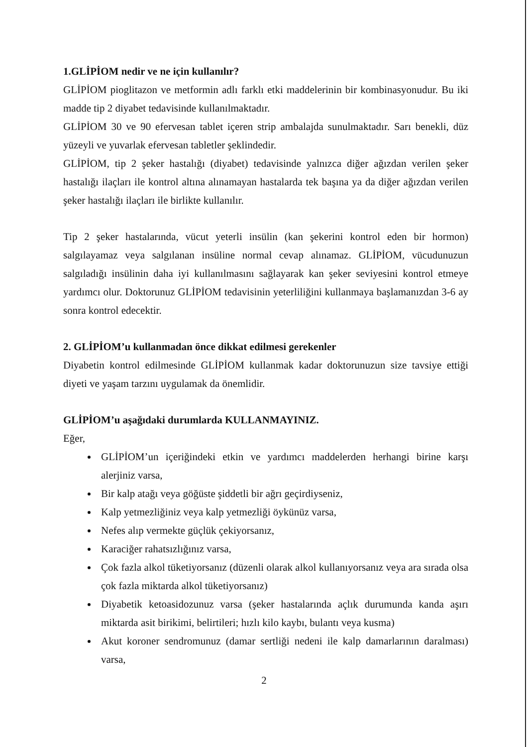1.GLİPİOM nedir ve ne için kullanılır?
GLİPİOM pioglitazon ve metformin adlı farklı etki maddelerinin bir kombinasyonudur. Bu iki madde tip 2 diyabet tedavisinde kullanılmaktadır.
GLİPİOM 30 ve 90 efervesan tablet içeren strip ambalajda sunulmaktadır. Sarı benekli, düz yüzeyli ve yuvarlak efervesan tabletler şeklindedir.
GLİPİOM, tip 2 şeker hastalığı (diyabet) tedavisinde yalnızca diğer ağızdan verilen şeker hastalığı ilaçları ile kontrol altına alınamayan hastalarda tek başına ya da diğer ağızdan verilen şeker hastalığı ilaçları ile birlikte kullanılır.
Tip 2 şeker hastalarında, vücut yeterli insülin (kan şekerini kontrol eden bir hormon) salgılayamaz veya salgılanan insüline normal cevap alınamaz. GLİPİOM, vücudunuzun salgıladığı insülinin daha iyi kullanılmasını sağlayarak kan şeker seviyesini kontrol etmeye yardımcı olur. Doktorunuz GLİPİOM tedavisinin yeterliliğini kullanmaya başlamanızdan 3-6 ay sonra kontrol edecektir.
2. GLİPİOM’u kullanmadan önce dikkat edilmesi gerekenler
Diyabetin kontrol edilmesinde GLİPİOM kullanmak kadar doktorunuzun size tavsiye ettiği diyeti ve yaşam tarzını uygulamak da önemlidir.
GLİPİOM’u aşağıdaki durumlarda KULLANMAYINIZ.
Eğer,
GLİPİOM’un içeriğindeki etkin ve yardımcı maddelerden herhangi birine karşı alerjiniz varsa,
Bir kalp atağı veya göğüste şiddetli bir ağrı geçirdiyseniz,
Kalp yetmezliğiniz veya kalp yetmezliği öykünüz varsa,
Nefes alıp vermekte güçlük çekiyorsanız,
Karaciğer rahatsızlığınız varsa,
Çok fazla alkol tüketiyorsanız (düzenli olarak alkol kullanıyorsanız veya ara sırada olsa çok fazla miktarda alkol tüketiyorsanız)
Diyabetik ketoasidozunuz varsa (şeker hastalarında açlık durumunda kanda aşırı miktarda asit birikimi, belirtileri; hızlı kilo kaybı, bulantı veya kusma)
Akut koroner sendromunuz (damar sertliği nedeni ile kalp damarlarının daralması) varsa,
2